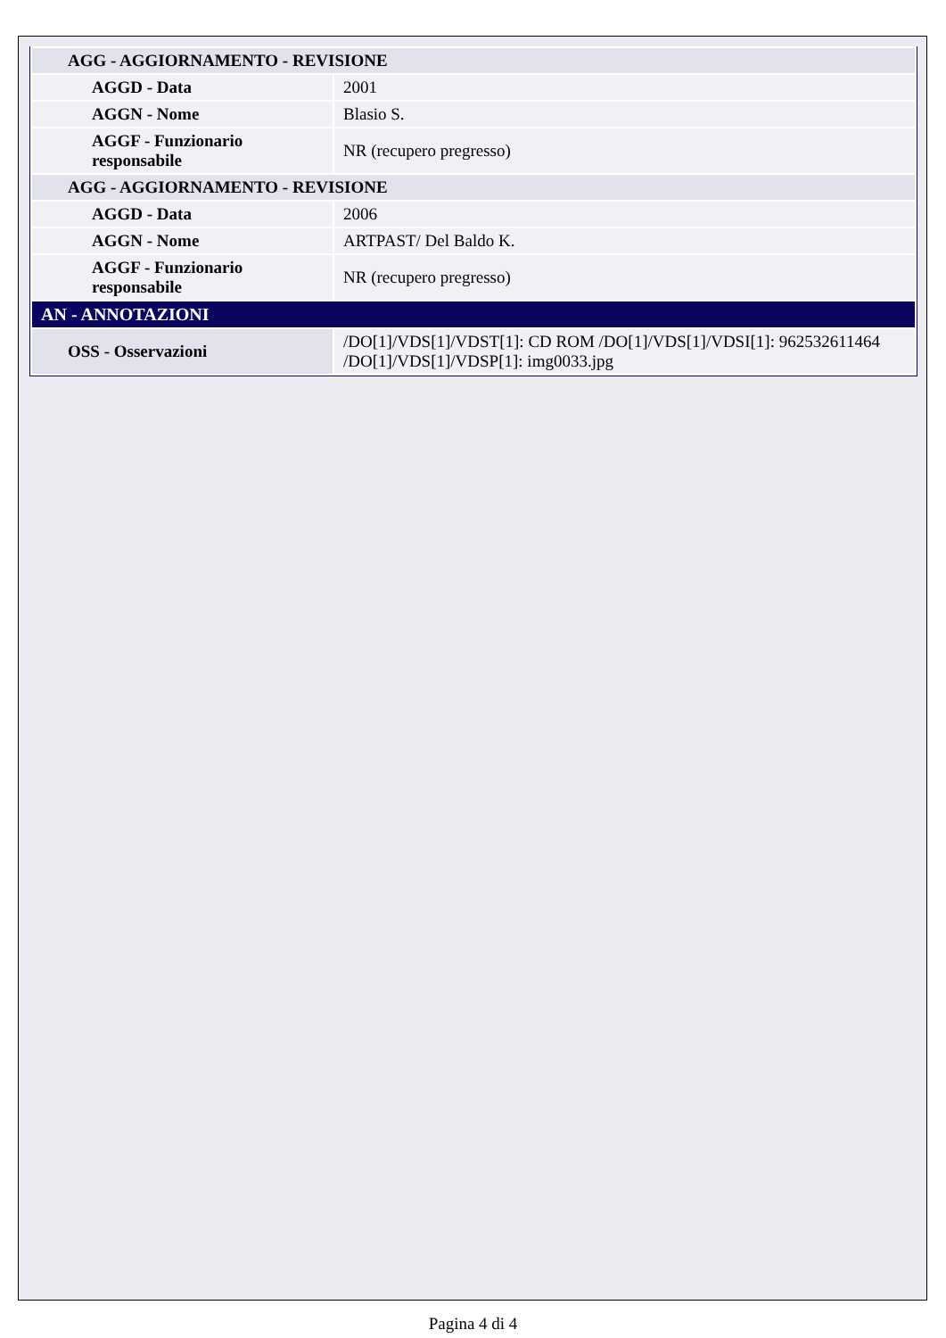| AGG - AGGIORNAMENTO - REVISIONE | |
| AGGD - Data | 2001 |
| AGGN - Nome | Blasio S. |
| AGGF - Funzionario responsabile | NR (recupero pregresso) |
| AGG - AGGIORNAMENTO - REVISIONE | |
| AGGD - Data | 2006 |
| AGGN - Nome | ARTPAST/ Del Baldo K. |
| AGGF - Funzionario responsabile | NR (recupero pregresso) |
| AN - ANNOTAZIONI | |
| OSS - Osservazioni | /DO[1]/VDS[1]/VDST[1]: CD ROM /DO[1]/VDS[1]/VDSI[1]: 962532611464 /DO[1]/VDS[1]/VDSP[1]: img0033.jpg |
Pagina 4 di 4